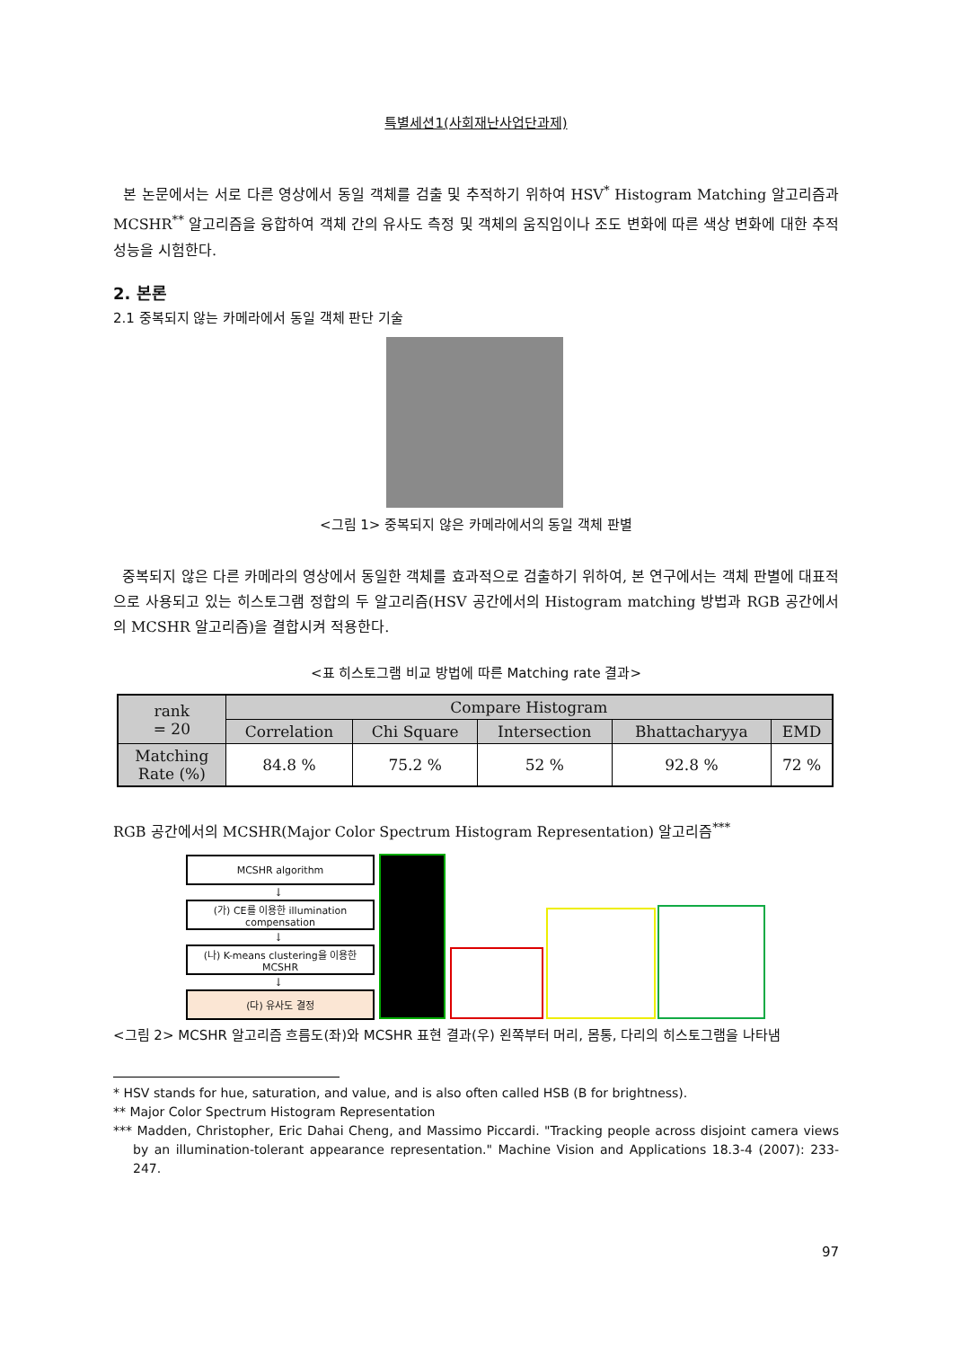특별세션1(사회재난사업단과제)
본 논문에서는 서로 다른 영상에서 동일 객체를 검출 및 추적하기 위하여 HSV<sup>*</sup> Histogram Matching 알고리즘과 MCSHR<sup>**</sup> 알고리즘을 융합하여 객체 간의 유사도 측정 및 객체의 움직임이나 조도 변화에 따른 색상 변화에 대한 추적 성능을 시험한다.
2. 본론
2.1 중복되지 않는 카메라에서 동일 객체 판단 기술
<그림 1> 중복되지 않은 카메라에서의 동일 객체 판별
중복되지 않은 다른 카메라의 영상에서 동일한 객체를 효과적으로 검출하기 위하여, 본 연구에서는 객체 판별에 대표적으로 사용되고 있는 히스토그램 정합의 두 알고리즘(HSV 공간에서의 Histogram matching 방법과 RGB 공간에서의 MCSHR 알고리즘)을 결합시켜 적용한다.
<표 히스토그램 비교 방법에 따른 Matching rate 결과>
| rank = 20 | Compare Histogram | | | | |
| --- | --- | --- | --- | --- | --- |
| | Correlation | Chi Square | Intersection | Bhattacharyya | EMD |
| Matching Rate (%) | 84.8 % | 75.2 % | 52 % | 92.8 % | 72 % |
RGB 공간에서의 MCSHR(Major Color Spectrum Histogram Representation) 알고리즘<sup>***</sup>
MCSHR algorithm
↓
(가) CE를 이용한 illumination compensation
↓
(나) K-means clustering을 이용한 MCSHR
↓
(다) 유사도 결정
<그림 2> MCSHR 알고리즘 흐름도(좌)와 MCSHR 표현 결과(우) 왼쪽부터 머리, 몸통, 다리의 히스토그램을 나타냄
* HSV stands for hue, saturation, and value, and is also often called HSB (B for brightness).
** Major Color Spectrum Histogram Representation
*** Madden, Christopher, Eric Dahai Cheng, and Massimo Piccardi. "Tracking people across disjoint camera views by an illumination-tolerant appearance representation." Machine Vision and Applications 18.3-4 (2007): 233-247.
97